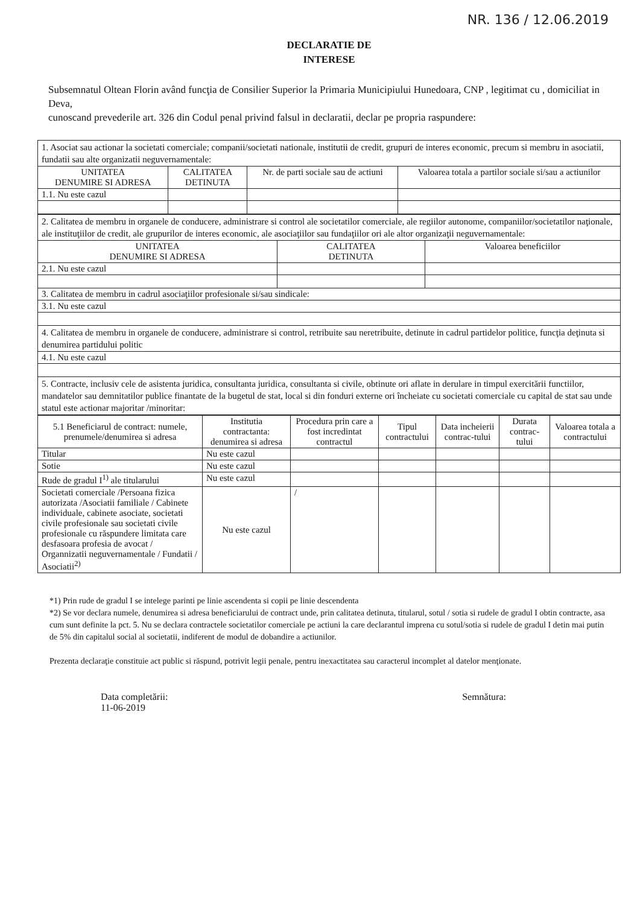NR. 136 / 12.06.2019
DECLARATIE DE
INTERESE
Subsemnatul Oltean Florin având funcţia de Consilier Superior la Primaria Municipiului Hunedoara, CNP , legitimat cu , domiciliat in Deva,
cunoscand prevederile art. 326 din Codul penal privind falsul in declaratii, declar pe propria raspundere:
| 1. Asociat sau actionar la societati comerciale; companii/societati nationale, institutii de credit, grupuri de interes economic, precum si membru in asociatii, fundatii sau alte organizatii neguvernamentale: | | | |
| UNITATEA DENUMIRE SI ADRESA | CALITATEA DETINUTA | Nr. de parti sociale sau de actiuni | Valoarea totala a partilor sociale si/sau a actiunilor |
| 1.1. Nu este cazul | | | |
| 2. Calitatea de membru in organele de conducere, administrare si control ale societatilor comerciale, ale regiilor autonome, companiilor/societatilor naţionale, ale instituţiilor de credit, ale grupurilor de interes economic, ale asociaţiilor sau fundaţiilor ori ale altor organizaţii neguvernamentale: | | |
| UNITATEA DENUMIRE SI ADRESA | CALITATEA DETINUTA | Valoarea beneficiilor |
| 2.1. Nu este cazul | | |
| 3. Calitatea de membru in cadrul asociaţiilor profesionale si/sau sindicale: | | |
| 3.1. Nu este cazul | | |
| 4. Calitatea de membru in organele de conducere, administrare si control, retribuite sau neretribuite, detinute in cadrul partidelor politice, funcţia deţinuta si denumirea partidului politic | | |
| 4.1. Nu este cazul | | |
| 5. Contracte, inclusiv cele de asistenta juridica, consultanta juridica, consultanta si civile, obtinute ori aflate in derulare in timpul exercitării functiilor, mandatelor sau demnitatilor publice finantate de la bugetul de stat, local si din fonduri externe ori încheiate cu societati comerciale cu capital de stat sau unde statul este actionar majoritar /minoritar: | | |
| 5.1 Beneficiarul de contract: numele, prenumele/denumirea si adresa | Institutia contractanta: denumirea si adresa | Procedura prin care a fost incredintat contractul | Tipul contractului | Data incheierii contrac-tului | Durata contrac-tului | Valoarea totala a contractului |
| --- | --- | --- | --- | --- | --- | --- |
| Titular | Nu este cazul | | | | | |
| Sotie | Nu este cazul | | | | | |
| Rude de gradul I<sup>1)</sup> ale titularului | Nu este cazul | | | | | |
| Societati comerciale /Persoana fizica autorizata /Asociatii familiale / Cabinete individuale, cabinete asociate, societati civile profesionale sau societati civile profesionale cu răspundere limitata care desfasoara profesia de avocat / Organnizatii neguvernamentale / Fundatii / Asociatii<sup>2)</sup> | Nu este cazul | / | | | | |
*1) Prin rude de gradul I se intelege parinti pe linie ascendenta si copii pe linie descendenta
*2) Se vor declara numele, denumirea si adresa beneficiarului de contract unde, prin calitatea detinuta, titularul, sotul / sotia si rudele de gradul I obtin contracte, asa cum sunt definite la pct. 5. Nu se declara contractele societatilor comerciale pe actiuni la care declarantul imprena cu sotul/sotia si rudele de gradul I detin mai putin de 5% din capitalul social al societatii, indiferent de modul de dobandire a actiunilor.
Prezenta declaraţie constituie act public si răspund, potrivit legii penale, pentru inexactitatea sau caracterul incomplet al datelor menţionate.
Data completării:
11-06-2019
Semnătura: